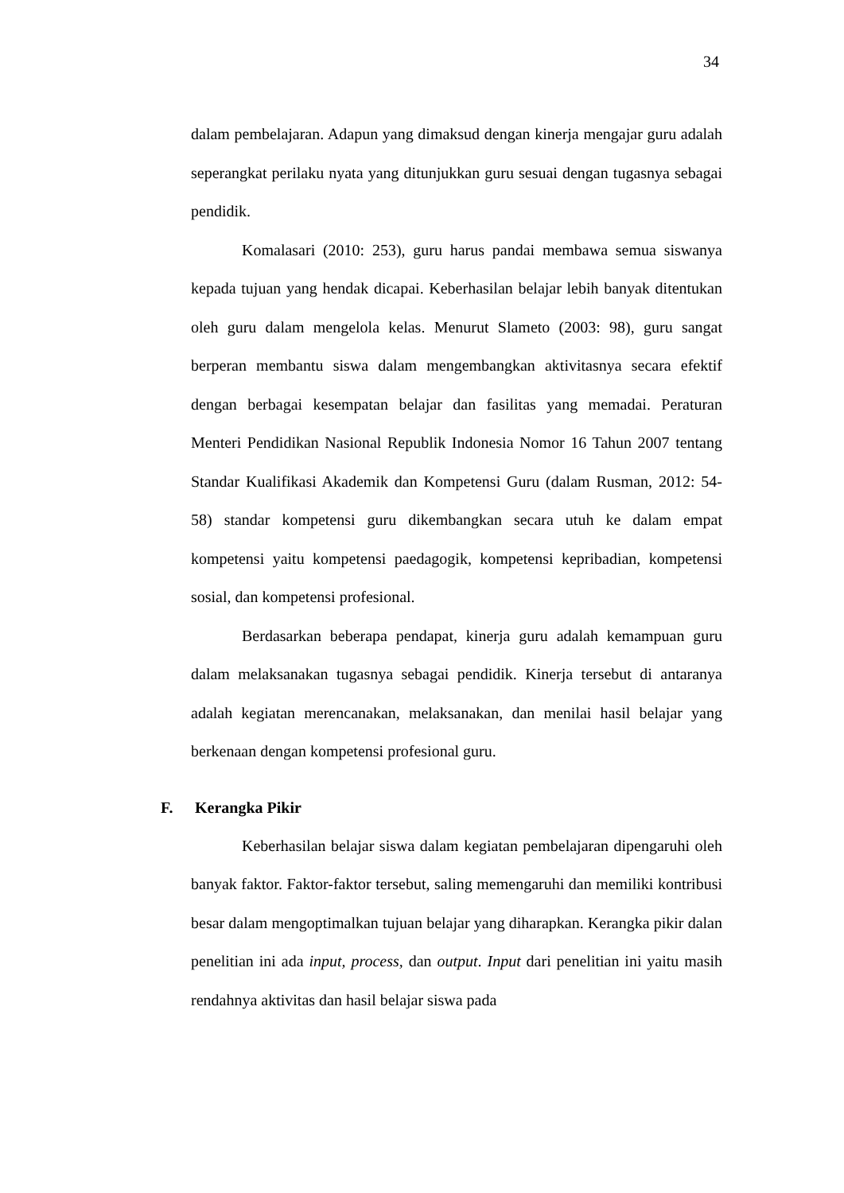34
dalam pembelajaran. Adapun yang dimaksud dengan kinerja mengajar guru adalah seperangkat perilaku nyata yang ditunjukkan guru sesuai dengan tugasnya sebagai pendidik.
Komalasari (2010: 253), guru harus pandai membawa semua siswanya kepada tujuan yang hendak dicapai. Keberhasilan belajar lebih banyak ditentukan oleh guru dalam mengelola kelas. Menurut Slameto (2003: 98), guru sangat berperan membantu siswa dalam mengembangkan aktivitasnya secara efektif dengan berbagai kesempatan belajar dan fasilitas yang memadai. Peraturan Menteri Pendidikan Nasional Republik Indonesia Nomor 16 Tahun 2007 tentang Standar Kualifikasi Akademik dan Kompetensi Guru (dalam Rusman, 2012: 54-58) standar kompetensi guru dikembangkan secara utuh ke dalam empat kompetensi yaitu kompetensi paedagogik, kompetensi kepribadian, kompetensi sosial, dan kompetensi profesional.
Berdasarkan beberapa pendapat, kinerja guru adalah kemampuan guru dalam melaksanakan tugasnya sebagai pendidik. Kinerja tersebut di antaranya adalah kegiatan merencanakan, melaksanakan, dan menilai hasil belajar yang berkenaan dengan kompetensi profesional guru.
F. Kerangka Pikir
Keberhasilan belajar siswa dalam kegiatan pembelajaran dipengaruhi oleh banyak faktor. Faktor-faktor tersebut, saling memengaruhi dan memiliki kontribusi besar dalam mengoptimalkan tujuan belajar yang diharapkan. Kerangka pikir dalan penelitian ini ada input, process, dan output. Input dari penelitian ini yaitu masih rendahnya aktivitas dan hasil belajar siswa pada